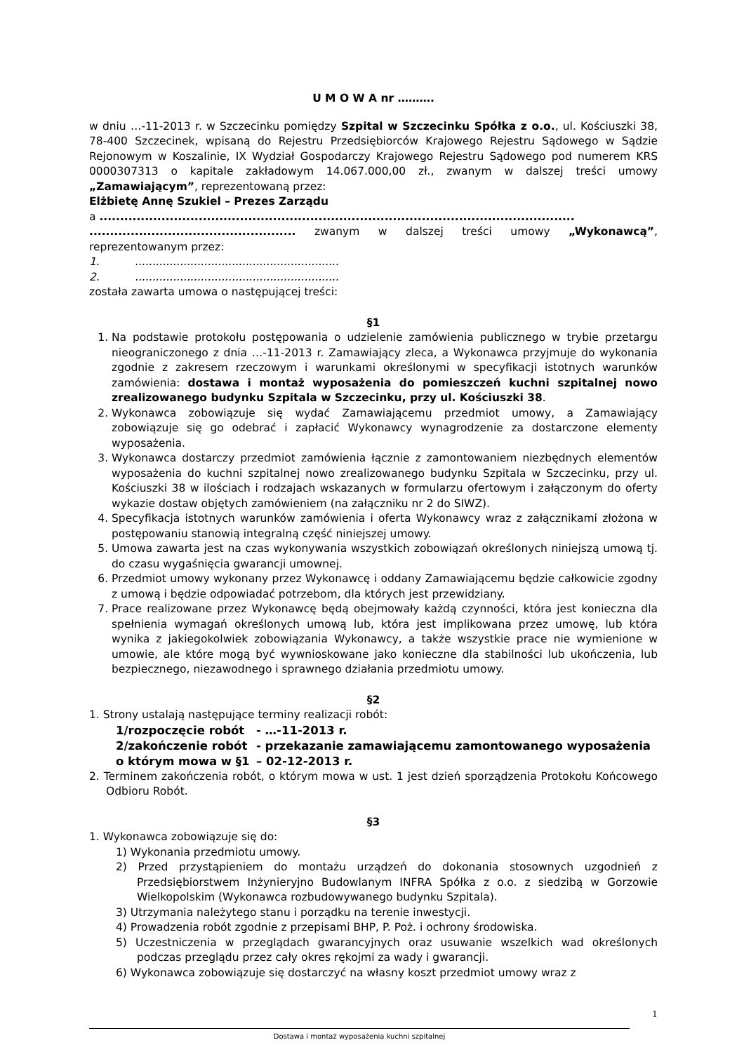U M O W A nr ……….
w dniu …-11-2013 r. w Szczecinku pomiędzy Szpital w Szczecinku Spółka z o.o., ul. Kościuszki 38, 78-400 Szczecinek, wpisaną do Rejestru Przedsiębiorców Krajowego Rejestru Sądowego w Sądzie Rejonowym w Koszalinie, IX Wydział Gospodarczy Krajowego Rejestru Sądowego pod numerem KRS 0000307313 o kapitale zakładowym 14.067.000,00 zł., zwanym w dalszej treści umowy „Zamawiającym”, reprezentowaną przez:
Elżbietę Annę Szukiel – Prezes Zarządu
a ...................................................................................................................
.................................................. zwanym w dalszej treści umowy „Wykonawcą”, reprezentowanym przez:
1............................................................
2............................................................
została zawarta umowa o następującej treści:
§1
1. Na podstawie protokołu postępowania o udzielenie zamówienia publicznego w trybie przetargu nieograniczonego z dnia …-11-2013 r. Zamawiający zleca, a Wykonawca przyjmuje do wykonania zgodnie z zakresem rzeczowym i warunkami określonymi w specyfikacji istotnych warunków zamówienia: dostawa i montaż wyposażenia do pomieszczeń kuchni szpitalnej nowo zrealizowanego budynku Szpitala w Szczecinku, przy ul. Kościuszki 38.
2. Wykonawca zobowiązuje się wydać Zamawiającemu przedmiot umowy, a Zamawiający zobowiązuje się go odebrać i zapłacić Wykonawcy wynagrodzenie za dostarczone elementy wyposażenia.
3. Wykonawca dostarczy przedmiot zamówienia łącznie z zamontowaniem niezbędnych elementów wyposażenia do kuchni szpitalnej nowo zrealizowanego budynku Szpitala w Szczecinku, przy ul. Kościuszki 38 w ilościach i rodzajach wskazanych w formularzu ofertowym i załączonym do oferty wykazie dostaw objętych zamówieniem (na załączniku nr 2 do SIWZ).
4. Specyfikacja istotnych warunków zamówienia i oferta Wykonawcy wraz z załącznikami złożona w postępowaniu stanowią integralną część niniejszej umowy.
5. Umowa zawarta jest na czas wykonywania wszystkich zobowiązań określonych niniejszą umową tj. do czasu wygaśnięcia gwarancji umownej.
6. Przedmiot umowy wykonany przez Wykonawcę i oddany Zamawiającemu będzie całkowicie zgodny z umową i będzie odpowiadać potrzebom, dla których jest przewidziany.
7. Prace realizowane przez Wykonawcę będą obejmowały każdą czynności, która jest konieczna dla spełnienia wymagań określonych umową lub, która jest implikowana przez umowę, lub która wynika z jakiegokolwiek zobowiązania Wykonawcy, a także wszystkie prace nie wymienione w umowie, ale które mogą być wywnioskowane jako konieczne dla stabilności lub ukończenia, lub bezpiecznego, niezawodnego i sprawnego działania przedmiotu umowy.
§2
1. Strony ustalają następujące terminy realizacji robót:
1/rozpoczęcie robót - …-11-2013 r.
2/zakończenie robót - przekazanie zamawiającemu zamontowanego wyposażenia
o którym mowa w §1 – 02-12-2013 r.
2. Terminem zakończenia robót, o którym mowa w ust. 1 jest dzień sporządzenia Protokołu Końcowego Odbioru Robót.
§3
1. Wykonawca zobowiązuje się do:
1) Wykonania przedmiotu umowy.
2) Przed przystąpieniem do montażu urządzeń do dokonania stosownych uzgodnień z Przedsiębiorstwem Inżynieryjno Budowlanym INFRA Spółka z o.o. z siedzibą w Gorzowie Wielkopolskim (Wykonawca rozbudowywanego budynku Szpitala).
3) Utrzymania należytego stanu i porządku na terenie inwestycji.
4) Prowadzenia robót zgodnie z przepisami BHP, P. Poż. i ochrony środowiska.
5) Uczestniczenia w przeglądach gwarancyjnych oraz usuwanie wszelkich wad określonych podczas przeglądu przez cały okres rękojmi za wady i gwarancji.
6) Wykonawca zobowiązuje się dostarczyć na własny koszt przedmiot umowy wraz z
1
Dostawa i montaż wyposażenia kuchni szpitalnej